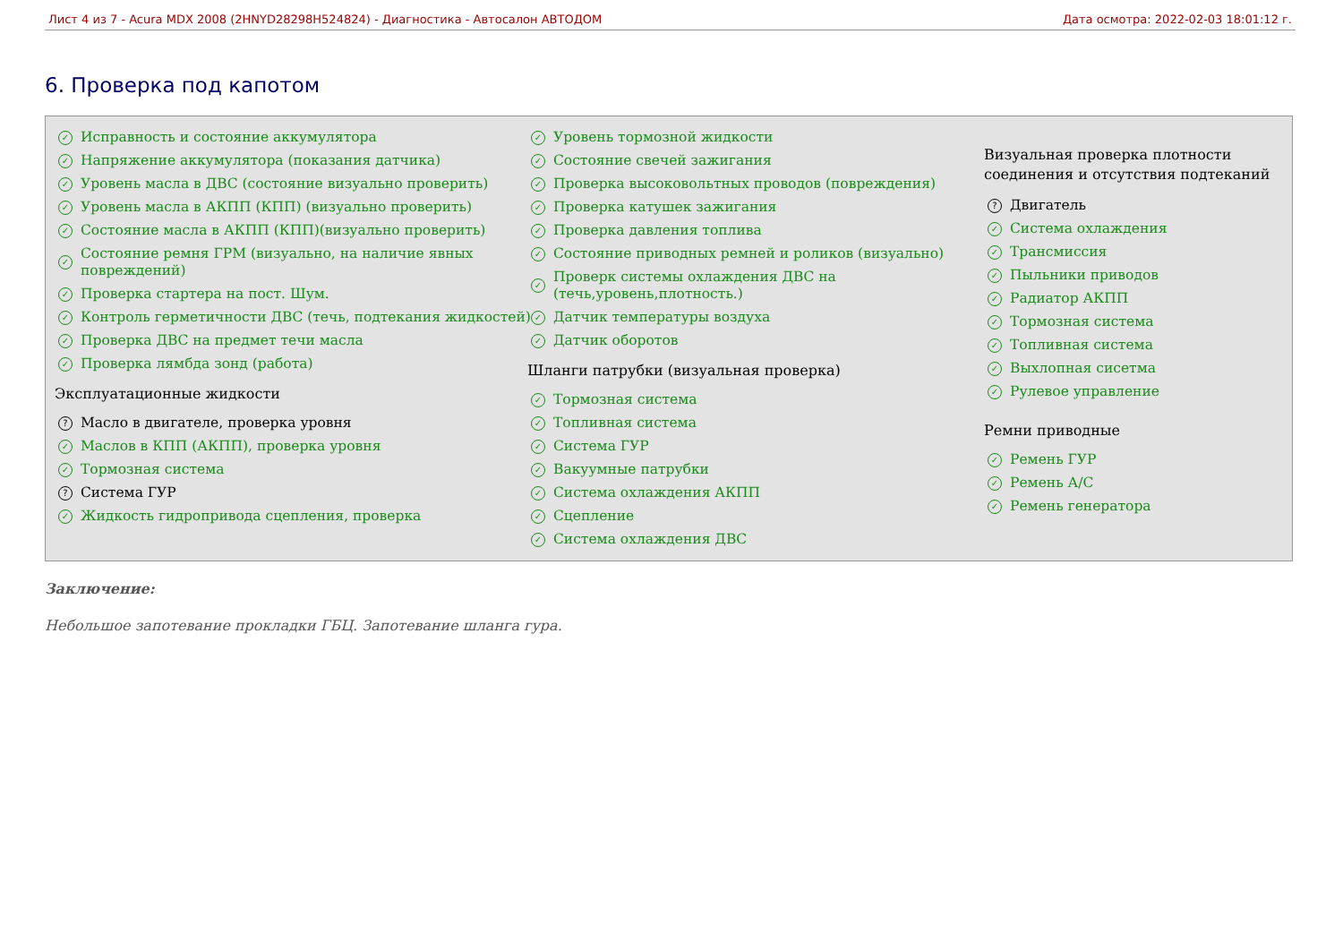Лист 4 из 7 - Acura MDX 2008 (2HNYD28298H524824) - Диагностика - Автосалон АВТОДОМ Дата осмотра: 2022-02-03 18:01:12 г.
6. Проверка под капотом
✓ Исправность и состояние аккумулятора
✓ Напряжение аккумулятора (показания датчика)
✓ Уровень масла в ДВС (состояние визуально проверить)
✓ Уровень масла в АКПП (КПП) (визуально проверить)
✓ Состояние масла в АКПП (КПП)(визуально проверить)
✓ Состояние ремня ГРМ (визуально, на наличие явных повреждений)
✓ Проверка стартера на пост. Шум.
✓ Контроль герметичности ДВС (течь, подтекания жидкостей)
✓ Проверка ДВС на предмет течи масла
✓ Проверка лямбда зонд (работа)
Эксплуатационные жидкости
? Масло в двигателе, проверка уровня
✓ Маслов в КПП (АКПП), проверка уровня
✓ Тормозная система
? Система ГУР
✓ Жидкость гидропривода сцепления, проверка
✓ Уровень тормозной жидкости
✓ Состояние свечей зажигания
✓ Проверка высоковольтных проводов (повреждения)
✓ Проверка катушек зажигания
✓ Проверка давления топлива
✓ Состояние приводных ремней и роликов (визуально)
✓ Проверк системы охлаждения ДВС на (течь,уровень,плотность.)
✓ Датчик температуры воздуха
✓ Датчик оборотов
Шланги патрубки (визуальная проверка)
✓ Тормозная система
✓ Топливная система
✓ Система ГУР
✓ Вакуумные патрубки
✓ Система охлаждения АКПП
✓ Сцепление
✓ Система охлаждения ДВС
Визуальная проверка плотности соединения и отсутствия подтеканий
? Двигатель
✓ Система охлаждения
✓ Трансмиссия
✓ Пыльники приводов
✓ Радиатор АКПП
✓ Тормозная система
✓ Топливная система
✓ Выхлопная сисетма
✓ Рулевое управление
Ремни приводные
✓ Ремень ГУР
✓ Ремень А/С
✓ Ремень генератора
Заключение:
Небольшое запотевание прокладки ГБЦ. Запотевание шланга гура.